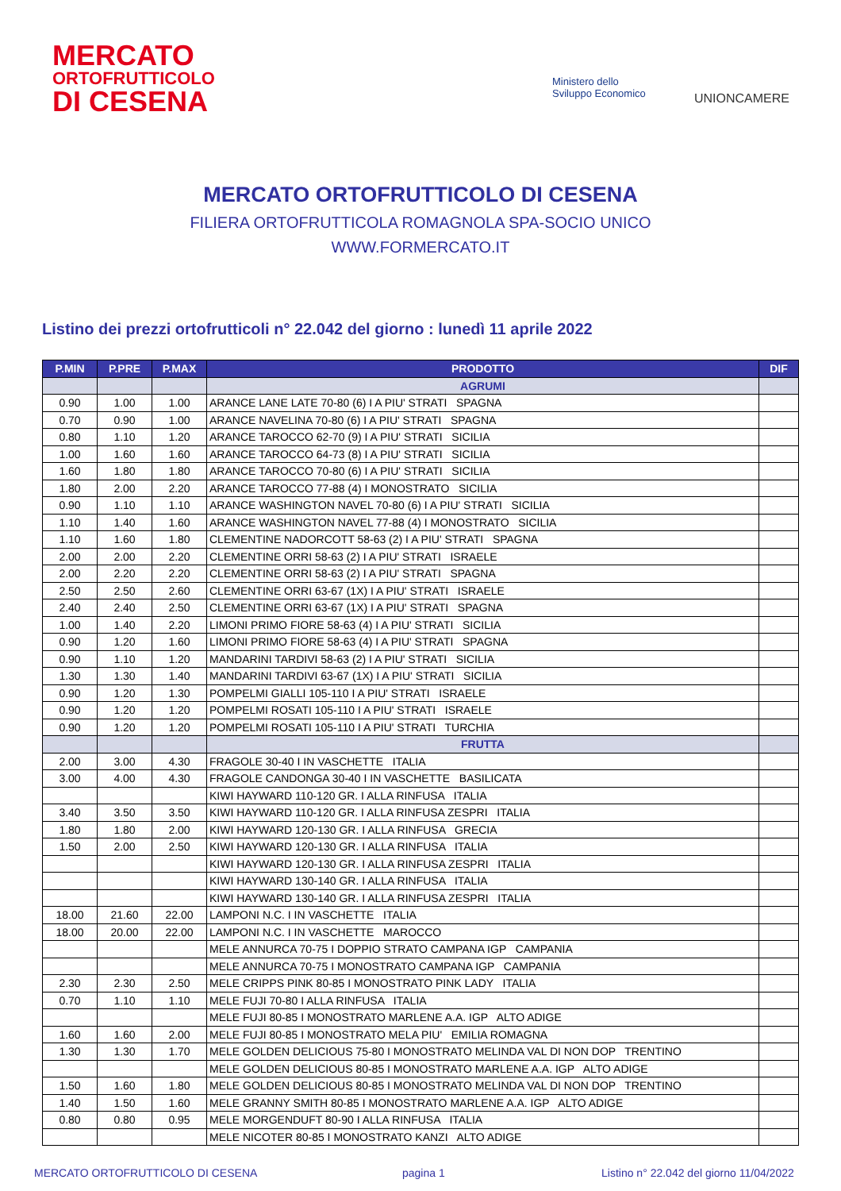MERCATO
ORTOFRUTTICOLO
DI CESENA
Ministero dello
Sviluppo Economico
UNIONCAMERE
MERCATO ORTOFRUTTICOLO DI CESENA
FILIERA ORTOFRUTTICOLA ROMAGNOLA SPA-SOCIO UNICO
WWW.FORMERCATO.IT
Listino dei prezzi ortofrutticoli n° 22.042 del giorno : lunedì 11 aprile 2022
| P.MIN | P.PRE | P.MAX | PRODOTTO | DIF |
| --- | --- | --- | --- | --- |
| | | | AGRUMI | |
| 0.90 | 1.00 | 1.00 | ARANCE LANE LATE 70-80 (6) I A PIU' STRATI SPAGNA | |
| 0.70 | 0.90 | 1.00 | ARANCE NAVELINA 70-80 (6) I A PIU' STRATI SPAGNA | |
| 0.80 | 1.10 | 1.20 | ARANCE TAROCCO 62-70 (9) I A PIU' STRATI SICILIA | |
| 1.00 | 1.60 | 1.60 | ARANCE TAROCCO 64-73 (8) I A PIU' STRATI SICILIA | |
| 1.60 | 1.80 | 1.80 | ARANCE TAROCCO 70-80 (6) I A PIU' STRATI SICILIA | |
| 1.80 | 2.00 | 2.20 | ARANCE TAROCCO 77-88 (4) I MONOSTRATO SICILIA | |
| 0.90 | 1.10 | 1.10 | ARANCE WASHINGTON NAVEL 70-80 (6) I A PIU' STRATI SICILIA | |
| 1.10 | 1.40 | 1.60 | ARANCE WASHINGTON NAVEL 77-88 (4) I MONOSTRATO SICILIA | |
| 1.10 | 1.60 | 1.80 | CLEMENTINE NADORCOTT 58-63 (2) I A PIU' STRATI SPAGNA | |
| 2.00 | 2.00 | 2.20 | CLEMENTINE ORRI 58-63 (2) I A PIU' STRATI ISRAELE | |
| 2.00 | 2.20 | 2.20 | CLEMENTINE ORRI 58-63 (2) I A PIU' STRATI SPAGNA | |
| 2.50 | 2.50 | 2.60 | CLEMENTINE ORRI 63-67 (1X) I A PIU' STRATI ISRAELE | |
| 2.40 | 2.40 | 2.50 | CLEMENTINE ORRI 63-67 (1X) I A PIU' STRATI SPAGNA | |
| 1.00 | 1.40 | 2.20 | LIMONI PRIMO FIORE 58-63 (4) I A PIU' STRATI SICILIA | |
| 0.90 | 1.20 | 1.60 | LIMONI PRIMO FIORE 58-63 (4) I A PIU' STRATI SPAGNA | |
| 0.90 | 1.10 | 1.20 | MANDARINI TARDIVI 58-63 (2) I A PIU' STRATI SICILIA | |
| 1.30 | 1.30 | 1.40 | MANDARINI TARDIVI 63-67 (1X) I A PIU' STRATI SICILIA | |
| 0.90 | 1.20 | 1.30 | POMPELMI GIALLI 105-110 I A PIU' STRATI ISRAELE | |
| 0.90 | 1.20 | 1.20 | POMPELMI ROSATI 105-110 I A PIU' STRATI ISRAELE | |
| 0.90 | 1.20 | 1.20 | POMPELMI ROSATI 105-110 I A PIU' STRATI TURCHIA | |
| | | | FRUTTA | |
| 2.00 | 3.00 | 4.30 | FRAGOLE 30-40 I IN VASCHETTE ITALIA | |
| 3.00 | 4.00 | 4.30 | FRAGOLE CANDONGA 30-40 I IN VASCHETTE BASILICATA | |
| | | | KIWI HAYWARD 110-120 GR. I ALLA RINFUSA ITALIA | |
| 3.40 | 3.50 | 3.50 | KIWI HAYWARD 110-120 GR. I ALLA RINFUSA ZESPRI ITALIA | |
| 1.80 | 1.80 | 2.00 | KIWI HAYWARD 120-130 GR. I ALLA RINFUSA GRECIA | |
| 1.50 | 2.00 | 2.50 | KIWI HAYWARD 120-130 GR. I ALLA RINFUSA ITALIA | |
| | | | KIWI HAYWARD 120-130 GR. I ALLA RINFUSA ZESPRI ITALIA | |
| | | | KIWI HAYWARD 130-140 GR. I ALLA RINFUSA ITALIA | |
| | | | KIWI HAYWARD 130-140 GR. I ALLA RINFUSA ZESPRI ITALIA | |
| 18.00 | 21.60 | 22.00 | LAMPONI N.C. I IN VASCHETTE ITALIA | |
| 18.00 | 20.00 | 22.00 | LAMPONI N.C. I IN VASCHETTE MAROCCO | |
| | | | MELE ANNURCA 70-75 I DOPPIO STRATO CAMPANA IGP CAMPANIA | |
| | | | MELE ANNURCA 70-75 I MONOSTRATO CAMPANA IGP CAMPANIA | |
| 2.30 | 2.30 | 2.50 | MELE CRIPPS PINK 80-85 I MONOSTRATO PINK LADY ITALIA | |
| 0.70 | 1.10 | 1.10 | MELE FUJI 70-80 I ALLA RINFUSA ITALIA | |
| | | | MELE FUJI 80-85 I MONOSTRATO MARLENE A.A. IGP ALTO ADIGE | |
| 1.60 | 1.60 | 2.00 | MELE FUJI 80-85 I MONOSTRATO MELA PIU' EMILIA ROMAGNA | |
| 1.30 | 1.30 | 1.70 | MELE GOLDEN DELICIOUS 75-80 I MONOSTRATO MELINDA VAL DI NON DOP TRENTINO | |
| | | | MELE GOLDEN DELICIOUS 80-85 I MONOSTRATO MARLENE A.A. IGP ALTO ADIGE | |
| 1.50 | 1.60 | 1.80 | MELE GOLDEN DELICIOUS 80-85 I MONOSTRATO MELINDA VAL DI NON DOP TRENTINO | |
| 1.40 | 1.50 | 1.60 | MELE GRANNY SMITH 80-85 I MONOSTRATO MARLENE A.A. IGP ALTO ADIGE | |
| 0.80 | 0.80 | 0.95 | MELE MORGENDUFT 80-90 I ALLA RINFUSA ITALIA | |
| | | | MELE NICOTER 80-85 I MONOSTRATO KANZI ALTO ADIGE | |
MERCATO ORTOFRUTTICOLO DI CESENA
pagina 1
Listino n° 22.042 del giorno 11/04/2022